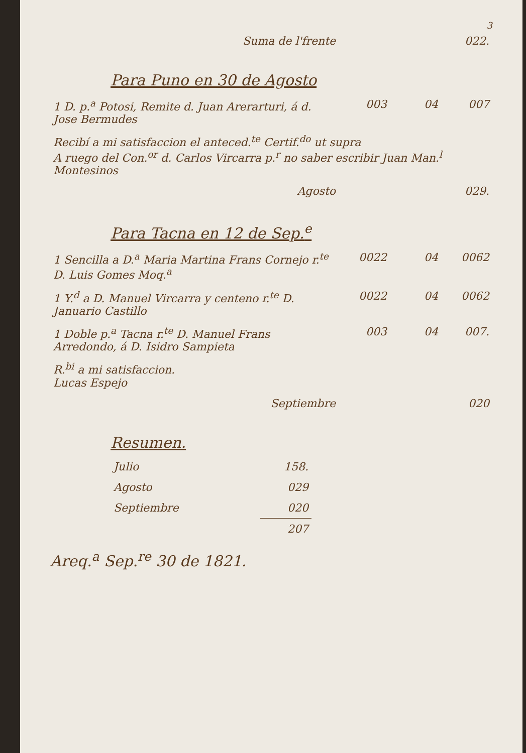3
| Suma de l'frente | | | 022. |
Para Puno en 30 de Agosto
| 1 D. p.<sup>a</sup> Potosi, Remite d. Juan Arerarturi, á d. Jose Bermudes | 003 | 04 | 007 |
| Recibí a mi satisfaccion el anteced.<sup>te</sup> Certif.<sup>do</sup> ut supra A ruego del Con.<sup>or</sup> d. Carlos Vircarra p.<sup>r</sup> no saber escribir Juan Man.<sup>l</sup> Montesinos | | | |
| Agosto | | | 029. |
Para Tacna en 12 de Sep.<sup>e</sup>
| 1 Sencilla a D.<sup>a</sup> Maria Martina Frans Cornejo r.<sup>te</sup> D. Luis Gomes Moq.<sup>a</sup> | 0022 | 04 | 0062 |
| 1 Y.<sup>d</sup> a D. Manuel Vircarra y centeno r.<sup>te</sup> D. Januario Castillo | 0022 | 04 | 0062 |
| 1 Doble p.<sup>a</sup> Tacna r.<sup>te</sup> D. Manuel Frans Arredondo, á D. Isidro Sampieta | 003 | 04 | 007. |
| R.<sup>bi</sup> a mi satisfaccion. Lucas Espejo | | | |
| Septiembre | | | 020 |
Resumen.
| Julio | 158. |
| Agosto | 029 |
| Septiembre | 020 |
| | 207 |
Areq.<sup>a</sup> Sep.<sup>re</sup> 30 de 1821.